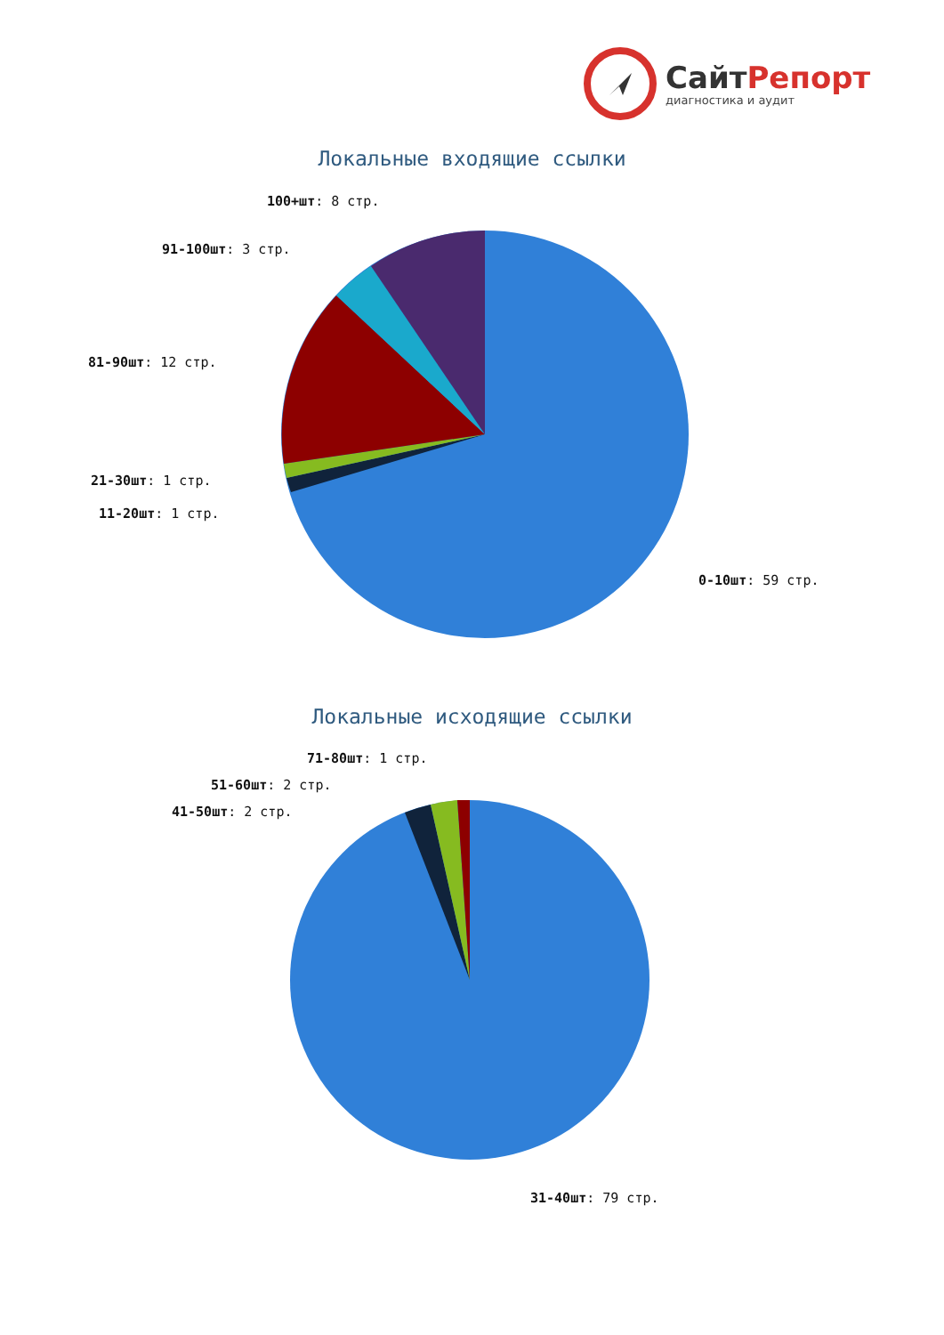СайтРепорт
диагностика и аудит
Локальные входящие ссылки
100+шт: 8 стр.
91-100шт: 3 стр.
81-90шт: 12 стр.
21-30шт: 1 стр.
11-20шт: 1 стр.
0-10шт: 59 стр.
Локальные исходящие ссылки
71-80шт: 1 стр.
51-60шт: 2 стр.
41-50шт: 2 стр.
31-40шт: 79 стр.